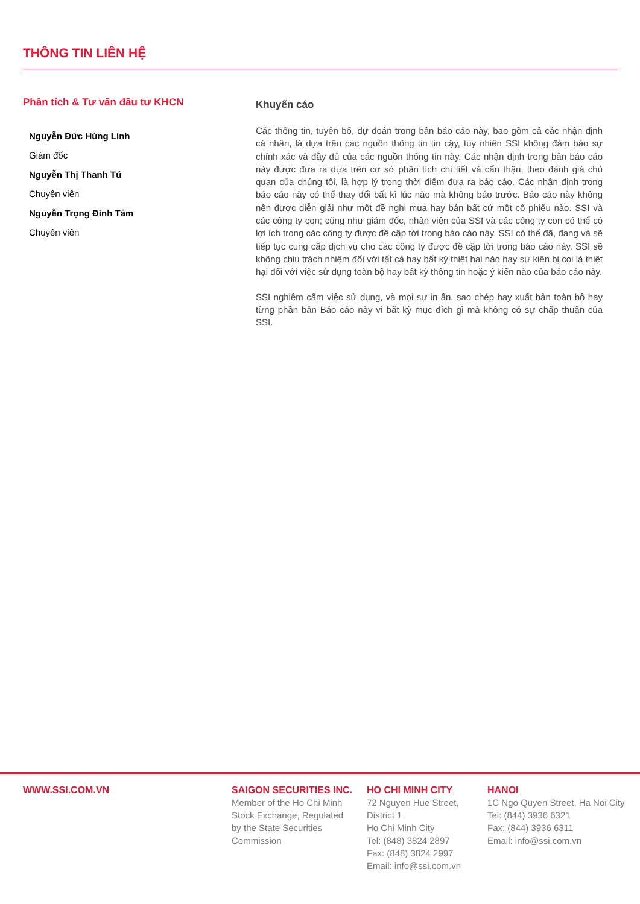THÔNG TIN LIÊN HỆ
Phân tích & Tư vấn đầu tư KHCN
Nguyễn Đức Hùng Linh
Giám đốc
Nguyễn Thị Thanh Tú
Chuyên viên
Nguyễn Trọng Đình Tâm
Chuyên viên
Khuyến cáo
Các thông tin, tuyên bố, dự đoán trong bản báo cáo này, bao gồm cả các nhận định cá nhân, là dựa trên các nguồn thông tin tin cậy, tuy nhiên SSI không đảm bảo sự chính xác và đầy đủ của các nguồn thông tin này. Các nhận định trong bản báo cáo này được đưa ra dựa trên cơ sở phân tích chi tiết và cẩn thận, theo đánh giá chủ quan của chúng tôi, là hợp lý trong thời điểm đưa ra báo cáo. Các nhận định trong báo cáo này có thể thay đổi bất kì lúc nào mà không báo trước. Báo cáo này không nên được diễn giải như một đề nghị mua hay bán bất cứ một cổ phiếu nào. SSI và các công ty con; cũng như giám đốc, nhân viên của SSI và các công ty con có thể có lợi ích trong các công ty được đề cập tới trong báo cáo này. SSI có thể đã, đang và sẽ tiếp tục cung cấp dịch vụ cho các công ty được đề cập tới trong báo cáo này. SSI sẽ không chịu trách nhiệm đối với tất cả hay bất kỳ thiệt hại nào hay sự kiện bị coi là thiệt hại đối với việc sử dụng toàn bộ hay bất kỳ thông tin hoặc ý kiến nào của báo cáo này.
SSI nghiêm cấm việc sử dụng, và mọi sự in ấn, sao chép hay xuất bản toàn bộ hay từng phần bản Báo cáo này vì bất kỳ mục đích gì mà không có sự chấp thuận của SSI.
WWW.SSI.COM.VN SAIGON SECURITIES INC.
Member of the Ho Chi Minh
Stock Exchange, Regulated
by the State Securities
Commission
HO CHI MINH CITY
72 Nguyen Hue Street,
District 1
Ho Chi Minh City
Tel: (848) 3824 2897
Fax: (848) 3824 2997
Email: info@ssi.com.vn
HANOI
1C Ngo Quyen Street, Ha Noi City
Tel: (844) 3936 6321
Fax: (844) 3936 6311
Email: info@ssi.com.vn